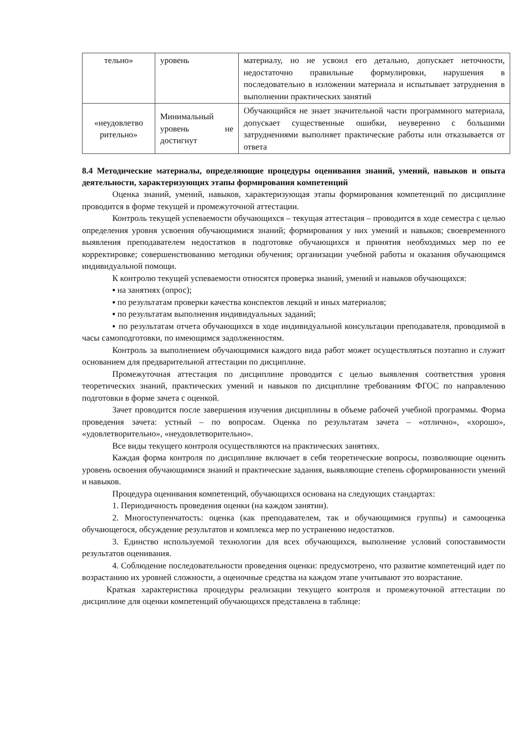| тельно» | уровень | материалу, но не усвоил его детально, допускает неточности, недостаточно правильные формулировки, нарушения в последовательно в изложении материала и испытывает затруднения в выполнении практических занятий |
| «неудовлетво рительно» | Минимальный уровень не достигнут | Обучающийся не знает значительной части программного материала, допускает существенные ошибки, неуверенно с большими затруднениями выполняет практические работы или отказывается от ответа |
8.4 Методические материалы, определяющие процедуры оценивания знаний, умений, навыков и опыта деятельности, характеризующих этапы формирования компетенций
Оценка знаний, умений, навыков, характеризующая этапы формирования компетенций по дисциплине проводится в форме текущей и промежуточной аттестации.
Контроль текущей успеваемости обучающихся – текущая аттестация – проводится в ходе семестра с целью определения уровня усвоения обучающимися знаний; формирования у них умений и навыков; своевременного выявления преподавателем недостатков в подготовке обучающихся и принятия необходимых мер по ее корректировке; совершенствованию методики обучения; организации учебной работы и оказания обучающимся индивидуальной помощи.
К контролю текущей успеваемости относятся проверка знаний, умений и навыков обучающихся:
▪ на занятиях (опрос);
▪ по результатам проверки качества конспектов лекций и иных материалов;
▪ по результатам выполнения индивидуальных заданий;
▪ по результатам отчета обучающихся в ходе индивидуальной консультации преподавателя, проводимой в часы самоподготовки, по имеющимся задолженностям.
Контроль за выполнением обучающимися каждого вида работ может осуществляться поэтапно и служит основанием для предварительной аттестации по дисциплине.
Промежуточная аттестация по дисциплине проводится с целью выявления соответствия уровня теоретических знаний, практических умений и навыков по дисциплине требованиям ФГОС по направлению подготовки в форме зачета с оценкой.
Зачет проводится после завершения изучения дисциплины в объеме рабочей учебной программы. Форма проведения зачета: устный – по вопросам. Оценка по результатам зачета – «отлично», «хорошо», «удовлетворительно», «неудовлетворительно».
Все виды текущего контроля осуществляются на практических занятиях.
Каждая форма контроля по дисциплине включает в себя теоретические вопросы, позволяющие оценить уровень освоения обучающимися знаний и практические задания, выявляющие степень сформированности умений и навыков.
Процедура оценивания компетенций, обучающихся основана на следующих стандартах:
1. Периодичность проведения оценки (на каждом занятии).
2. Многоступенчатость: оценка (как преподавателем, так и обучающимися группы) и самооценка обучающегося, обсуждение результатов и комплекса мер по устранению недостатков.
3. Единство используемой технологии для всех обучающихся, выполнение условий сопоставимости результатов оценивания.
4. Соблюдение последовательности проведения оценки: предусмотрено, что развитие компетенций идет по возрастанию их уровней сложности, а оценочные средства на каждом этапе учитывают это возрастание.
Краткая характеристика процедуры реализации текущего контроля и промежуточной аттестации по дисциплине для оценки компетенций обучающихся представлена в таблице: